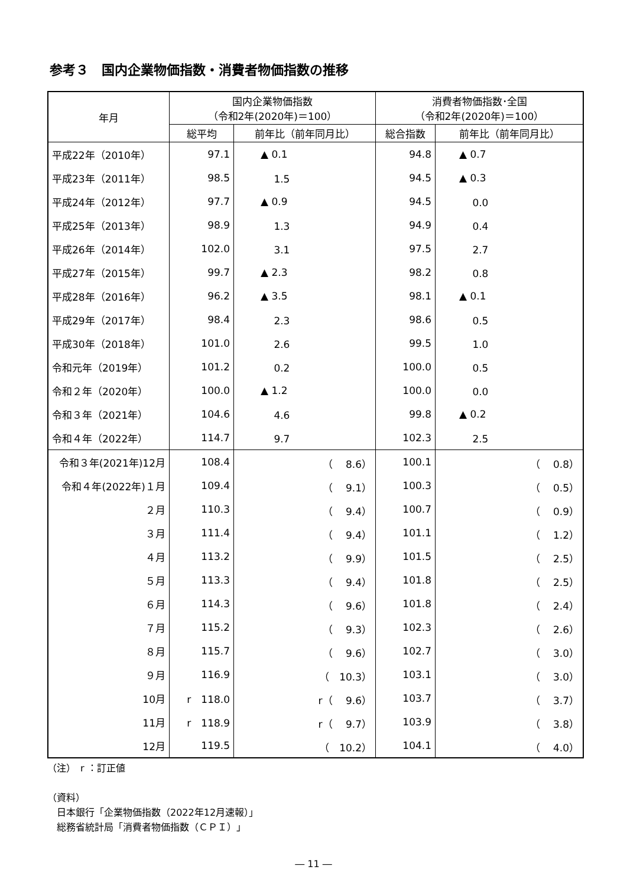参考３　国内企業物価指数・消費者物価指数の推移
| 年月 | 国内企業物価指数 （令和2年(2020年)＝100） | | 消費者物価指数･全国 （令和2年(2020年)＝100） | |
| --- | --- | --- | --- | --- |
| | 総平均 | 前年比（前年同月比） | 総合指数 | 前年比（前年同月比） |
| 平成22年（2010年） | 97.1 | ▲ 0.1 | 94.8 | ▲ 0.7 |
| 平成23年（2011年） | 98.5 | 1.5 | 94.5 | ▲ 0.3 |
| 平成24年（2012年） | 97.7 | ▲ 0.9 | 94.5 | 0.0 |
| 平成25年（2013年） | 98.9 | 1.3 | 94.9 | 0.4 |
| 平成26年（2014年） | 102.0 | 3.1 | 97.5 | 2.7 |
| 平成27年（2015年） | 99.7 | ▲ 2.3 | 98.2 | 0.8 |
| 平成28年（2016年） | 96.2 | ▲ 3.5 | 98.1 | ▲ 0.1 |
| 平成29年（2017年） | 98.4 | 2.3 | 98.6 | 0.5 |
| 平成30年（2018年） | 101.0 | 2.6 | 99.5 | 1.0 |
| 令和元年（2019年） | 101.2 | 0.2 | 100.0 | 0.5 |
| 令和２年（2020年） | 100.0 | ▲ 1.2 | 100.0 | 0.0 |
| 令和３年（2021年） | 104.6 | 4.6 | 99.8 | ▲ 0.2 |
| 令和４年（2022年） | 114.7 | 9.7 | 102.3 | 2.5 |
| 令和３年(2021年)12月 | 108.4 | （ 8.6） | 100.1 | （ 0.8） |
| 令和４年(2022年)１月 | 109.4 | （ 9.1） | 100.3 | （ 0.5） |
| ２月 | 110.3 | （ 9.4） | 100.7 | （ 0.9） |
| ３月 | 111.4 | （ 9.4） | 101.1 | （ 1.2） |
| ４月 | 113.2 | （ 9.9） | 101.5 | （ 2.5） |
| ５月 | 113.3 | （ 9.4） | 101.8 | （ 2.5） |
| ６月 | 114.3 | （ 9.6） | 101.8 | （ 2.4） |
| ７月 | 115.2 | （ 9.3） | 102.3 | （ 2.6） |
| ８月 | 115.7 | （ 9.6） | 102.7 | （ 3.0） |
| ９月 | 116.9 | （ 10.3） | 103.1 | （ 3.0） |
| 10月 | r 118.0 | r（ 9.6） | 103.7 | （ 3.7） |
| 11月 | r 118.9 | r（ 9.7） | 103.9 | （ 3.8） |
| 12月 | 119.5 | （ 10.2） | 104.1 | （ 4.0） |
（注）　r ：訂正値
（資料）
　日本銀行「企業物価指数（2022年12月速報）」
　総務省統計局「消費者物価指数（ＣＰＩ）」
― 11 ―